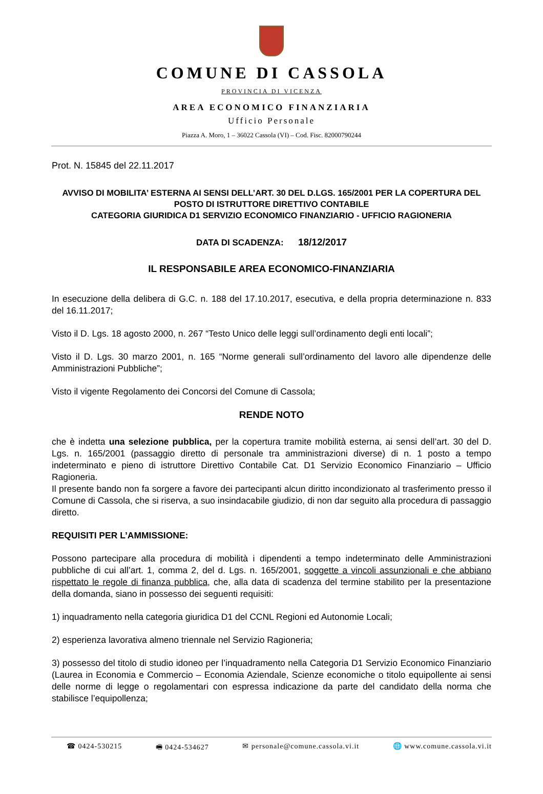COMUNE DI CASSOLA
PROVINCIA DI VICENZA
AREA ECONOMICO FINANZIARIA
Ufficio Personale
Piazza A. Moro, 1 – 36022 Cassola (VI) – Cod. Fisc. 82000790244
Prot. N. 15845 del 22.11.2017
AVVISO DI MOBILITA’ ESTERNA AI SENSI DELL’ART. 30 DEL D.LGS. 165/2001 PER LA COPERTURA DEL POSTO DI ISTRUTTORE DIRETTIVO CONTABILE
CATEGORIA GIURIDICA D1 SERVIZIO ECONOMICO FINANZIARIO - UFFICIO RAGIONERIA
DATA DI SCADENZA: 18/12/2017
IL RESPONSABILE AREA ECONOMICO-FINANZIARIA
In esecuzione della delibera di G.C. n. 188 del 17.10.2017, esecutiva, e della propria determinazione n. 833 del 16.11.2017;
Visto il D. Lgs. 18 agosto 2000, n. 267 “Testo Unico delle leggi sull’ordinamento degli enti locali”;
Visto il D. Lgs. 30 marzo 2001, n. 165 “Norme generali sull’ordinamento del lavoro alle dipendenze delle Amministrazioni Pubbliche”;
Visto il vigente Regolamento dei Concorsi del Comune di Cassola;
RENDE NOTO
che è indetta una selezione pubblica, per la copertura tramite mobilità esterna, ai sensi dell’art. 30 del D. Lgs. n. 165/2001 (passaggio diretto di personale tra amministrazioni diverse) di n. 1 posto a tempo indeterminato e pieno di istruttore Direttivo Contabile Cat. D1 Servizio Economico Finanziario – Ufficio Ragioneria.
Il presente bando non fa sorgere a favore dei partecipanti alcun diritto incondizionato al trasferimento presso il Comune di Cassola, che si riserva, a suo insindacabile giudizio, di non dar seguito alla procedura di passaggio diretto.
REQUISITI PER L’AMMISSIONE:
Possono partecipare alla procedura di mobilità i dipendenti a tempo indeterminato delle Amministrazioni pubbliche di cui all’art. 1, comma 2, del d. Lgs. n. 165/2001, soggette a vincoli assunzionali e che abbiano rispettato le regole di finanza pubblica, che, alla data di scadenza del termine stabilito per la presentazione della domanda, siano in possesso dei seguenti requisiti:
1) inquadramento nella categoria giuridica D1 del CCNL Regioni ed Autonomie Locali;
2) esperienza lavorativa almeno triennale nel Servizio Ragioneria;
3) possesso del titolo di studio idoneo per l’inquadramento nella Categoria D1 Servizio Economico Finanziario (Laurea in Economia e Commercio – Economia Aziendale, Scienze economiche o titolo equipollente ai sensi delle norme di legge o regolamentari con espressa indicazione da parte del candidato della norma che stabilisce l’equipollenza;
☎ 0424-530215 🖷 0424-534627 ✉ personale@comune.cassola.vi.it 🌐 www.comune.cassola.vi.it